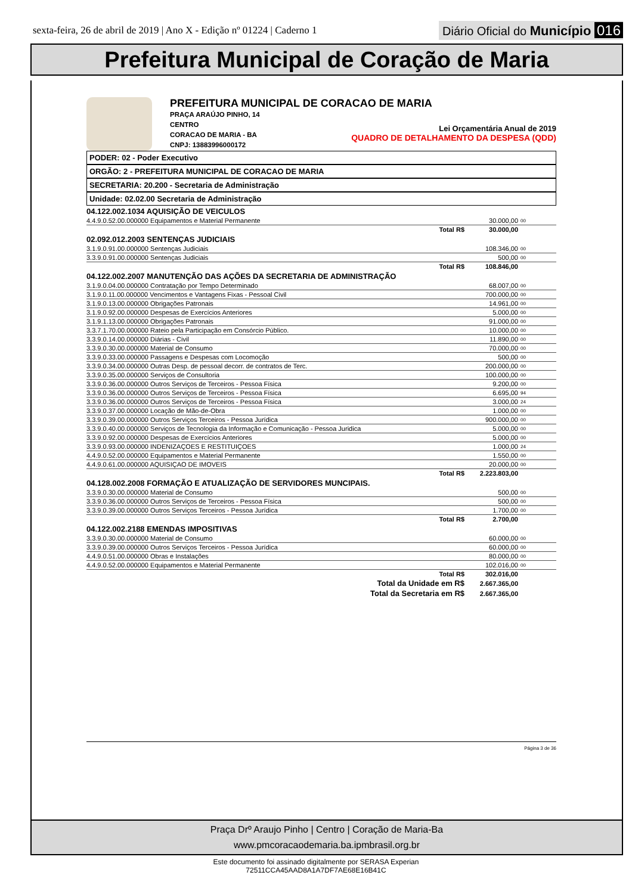sexta-feira, 26 de abril de 2019 | Ano X - Edição nº 01224 | Caderno 1
Diário Oficial do Município 016
Prefeitura Municipal de Coração de Maria
PREFEITURA MUNICIPAL DE CORACAO DE MARIA
PRAÇA ARAÚJO PINHO, 14
CENTRO
CORACAO DE MARIA - BA
CNPJ: 13883996000172
Lei Orçamentária Anual de 2019
QUADRO DE DETALHAMENTO DA DESPESA (QDD)
PODER: 02 - Poder Executivo
ORGÃO: 2 - PREFEITURA MUNICIPAL DE CORACAO DE MARIA
SECRETARIA: 20.200 - Secretaria de Administração
Unidade: 02.02.00 Secretaria de Administração
| 04.122.002.1034 AQUISIÇÃO DE VEICULOS | | |
| 4.4.9.0.52.00.000000 Equipamentos e Material Permanente | 30.000,00 | 00 |
| Total R$ | 30.000,00 | |
| 02.092.012.2003 SENTENÇAS JUDICIAIS | | |
| 3.1.9.0.91.00.000000 Sentenças Judiciais | 108.346,00 | 00 |
| 3.3.9.0.91.00.000000 Sentenças Judiciais | 500,00 | 00 |
| Total R$ | 108.846,00 | |
| 04.122.002.2007 MANUTENÇÃO DAS AÇÕES DA SECRETARIA DE ADMINISTRAÇÃO | | |
| 3.1.9.0.04.00.000000 Contratação por Tempo Determinado | 68.007,00 | 00 |
| 3.1.9.0.11.00.000000 Vencimentos e Vantagens Fixas - Pessoal Civil | 700.000,00 | 00 |
| 3.1.9.0.13.00.000000 Obrigações Patronais | 14.961,00 | 00 |
| 3.1.9.0.92.00.000000 Despesas de Exercícios Anteriores | 5.000,00 | 00 |
| 3.1.9.1.13.00.000000 Obrigações Patronais | 91.000,00 | 00 |
| 3.3.7.1.70.00.000000 Rateio pela Participação em Consórcio Público. | 10.000,00 | 00 |
| 3.3.9.0.14.00.000000 Diárias - Civil | 11.890,00 | 00 |
| 3.3.9.0.30.00.000000 Material de Consumo | 70.000,00 | 00 |
| 3.3.9.0.33.00.000000 Passagens e Despesas com Locomoção | 500,00 | 00 |
| 3.3.9.0.34.00.000000 Outras Desp. de pessoal decorr. de contratos de Terc. | 200.000,00 | 00 |
| 3.3.9.0.35.00.000000 Serviços de Consultoria | 100.000,00 | 00 |
| 3.3.9.0.36.00.000000 Outros Serviços de Terceiros - Pessoa Física | 9.200,00 | 00 |
| 3.3.9.0.36.00.000000 Outros Serviços de Terceiros - Pessoa Física | 6.695,00 | 94 |
| 3.3.9.0.36.00.000000 Outros Serviços de Terceiros - Pessoa Física | 3.000,00 | 24 |
| 3.3.9.0.37.00.000000 Locação de Mão-de-Obra | 1.000,00 | 00 |
| 3.3.9.0.39.00.000000 Outros Serviços Terceiros - Pessoa Jurídica | 900.000,00 | 00 |
| 3.3.9.0.40.00.000000 Serviços de Tecnologia da Informação e Comunicação - Pessoa Juridica | 5.000,00 | 00 |
| 3.3.9.0.92.00.000000 Despesas de Exercícios Anteriores | 5.000,00 | 00 |
| 3.3.9.0.93.00.000000 INDENIZAÇOES E RESTITUIÇOES | 1.000,00 | 24 |
| 4.4.9.0.52.00.000000 Equipamentos e Material Permanente | 1.550,00 | 00 |
| 4.4.9.0.61.00.000000 AQUISIÇAO DE IMOVEIS | 20.000,00 | 00 |
| Total R$ | 2.223.803,00 | |
| 04.128.002.2008 FORMAÇÃO E ATUALIZAÇÃO DE SERVIDORES MUNCIPAIS. | | |
| 3.3.9.0.30.00.000000 Material de Consumo | 500,00 | 00 |
| 3.3.9.0.36.00.000000 Outros Serviços de Terceiros - Pessoa Física | 500,00 | 00 |
| 3.3.9.0.39.00.000000 Outros Serviços Terceiros - Pessoa Jurídica | 1.700,00 | 00 |
| Total R$ | 2.700,00 | |
| 04.122.002.2188 EMENDAS IMPOSITIVAS | | |
| 3.3.9.0.30.00.000000 Material de Consumo | 60.000,00 | 00 |
| 3.3.9.0.39.00.000000 Outros Serviços Terceiros - Pessoa Jurídica | 60.000,00 | 00 |
| 4.4.9.0.51.00.000000 Obras e Instalações | 80.000,00 | 00 |
| 4.4.9.0.52.00.000000 Equipamentos e Material Permanente | 102.016,00 | 00 |
| Total R$ | 302.016,00 | |
| Total da Unidade em R$ | 2.667.365,00 | |
| Total da Secretaria em R$ | 2.667.365,00 | |
Página 3 de 36
Praça Drº Araujo Pinho | Centro | Coração de Maria-Ba
www.pmcoracaodemaria.ba.ipmbrasil.org.br
Este documento foi assinado digitalmente por SERASA Experian
72511CCA45AAD8A1A7DF7AE68E16B41C